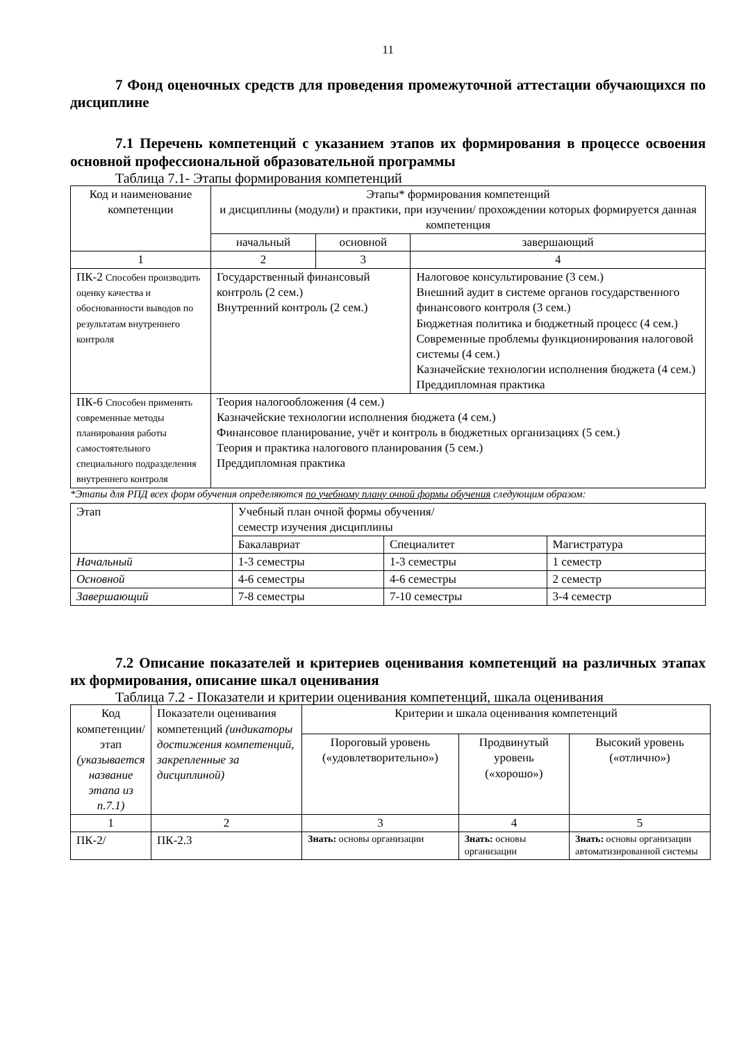11
7 Фонд оценочных средств для проведения промежуточной аттестации обучающихся по дисциплине
7.1 Перечень компетенций с указанием этапов их формирования в процессе освоения основной профессиональной образовательной программы
Таблица 7.1- Этапы формирования компетенций
| Код и наименование компетенции | Этапы* формирования компетенций и дисциплины (модули) и практики, при изучении/ прохождении которых формируется данная компетенция | | |
| --- | --- | --- | --- |
| | начальный | основной | завершающий |
| 1 | 2 | 3 | 4 |
| ПК-2 Способен производить оценку качества и обоснованности выводов по результатам внутреннего контроля | Государственный финансовый контроль (2 сем.) Внутренний контроль (2 сем.) | | Налоговое консультирование (3 сем.) Внешний аудит в системе органов государственного финансового контроля (3 сем.) Бюджетная политика и бюджетный процесс (4 сем.) Современные проблемы функционирования налоговой системы (4 сем.) Казначейские технологии исполнения бюджета (4 сем.) Преддипломная практика |
| ПК-6 Способен применять современные методы планирования работы самостоятельного специального подразделения внутреннего контроля | Теория налогообложения (4 сем.) Казначейские технологии исполнения бюджета (4 сем.) Финансовое планирование, учёт и контроль в бюджетных организациях (5 сем.) Теория и практика налогового планирования (5 сем.) Преддипломная практика | | |
*Этапы для РПД всех форм обучения определяются по учебному плану очной формы обучения следующим образом:
| Этап | Учебный план очной формы обучения/ семестр изучения дисциплины | | |
| --- | --- | --- | --- |
| | Бакалавриат | Специалитет | Магистратура |
| Начальный | 1-3 семестры | 1-3 семестры | 1 семестр |
| Основной | 4-6 семестры | 4-6 семестры | 2 семестр |
| Завершающий | 7-8 семестры | 7-10 семестры | 3-4 семестр |
7.2 Описание показателей и критериев оценивания компетенций на различных этапах их формирования, описание шкал оценивания
Таблица 7.2 - Показатели и критерии оценивания компетенций, шкала оценивания
| Код компетенции/ этап (указывается название этапа из п.7.1) | Показатели оценивания компетенций (индикаторы достижения компетенций, закрепленные за дисциплиной) | Критерии и шкала оценивания компетенций | | |
| --- | --- | --- | --- | --- |
| | | Пороговый уровень («удовлетворительно») | Продвинутый уровень («хорошо») | Высокий уровень («отлично») |
| 1 | 2 | 3 | 4 | 5 |
| ПК-2/ | ПК-2.3 | Знать: основы организации | Знать: основы организации | Знать: основы организации автоматизированной системы |